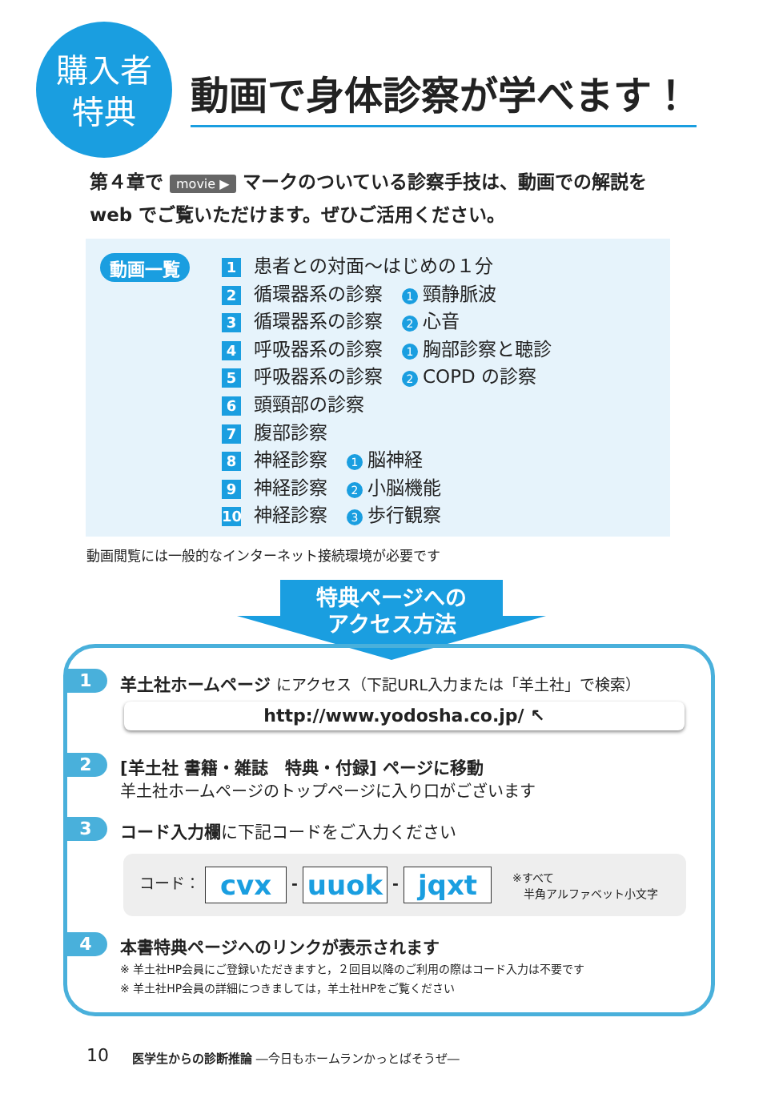購入者
特典
動画で身体診察が学べます！
第４章で movie ▶ マークのついている診察手技は、動画での解説を
web でご覧いただけます。ぜひご活用ください。
動画一覧
1 患者との対面〜はじめの１分
2 循環器系の診察 1 頸静脈波
3 循環器系の診察 2 心音
4 呼吸器系の診察 1 胸部診察と聴診
5 呼吸器系の診察 2 COPD の診察
6 頭頸部の診察
7 腹部診察
8 神経診察 1 脳神経
9 神経診察 2 小脳機能
10 神経診察 3 歩行観察
動画閲覧には一般的なインターネット接続環境が必要です
特典ページへの
アクセス方法
1
羊土社ホームページ にアクセス（下記URL入力または「羊土社」で検索）
http://www.yodosha.co.jp/ ↖
2
[羊土社 書籍・雑誌　特典・付録] ページに移動
羊土社ホームページのトップページに入り口がございます
3
コード入力欄に下記コードをご入力ください
コード： cvx - uuok - jqxt ※すべて
　半角アルファベット小文字
4
本書特典ページへのリンクが表示されます
※ 羊土社HP会員にご登録いただきますと，２回目以降のご利用の際はコード入力は不要です
※ 羊土社HP会員の詳細につきましては，羊土社HPをご覧ください
10 医学生からの診断推論 ―今日もホームランかっとばそうぜ―